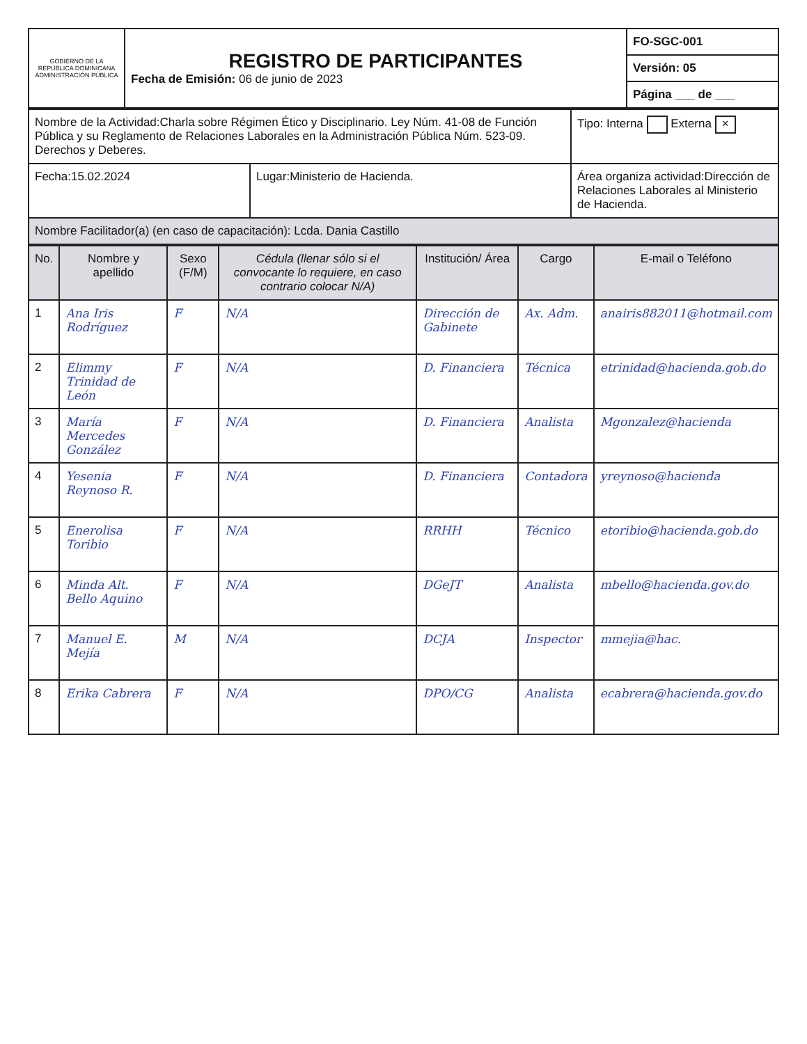| GOBIERNO DE LA REPÚBLICA DOMINICANA ADMINISTRACIÓN PÚBLICA | REGISTRO DE PARTICIPANTES Fecha de Emisión: 06 de junio de 2023 | FO-SGC-001 |
| | | Versión: 05 |
| | | Página ___ de ___ |
| Nombre de la Actividad:Charla sobre Régimen Ético y Disciplinario. Ley Núm. 41-08 de Función Pública y su Reglamento de Relaciones Laborales en la Administración Pública Núm. 523-09. Derechos y Deberes. | | Tipo: Interna Externa × |
| Fecha:15.02.2024 | Lugar:Ministerio de Hacienda. | Área organiza actividad:Dirección de Relaciones Laborales al Ministerio de Hacienda. |
| Nombre Facilitador(a) (en caso de capacitación): Lcda. Dania Castillo | | |
| No. | Nombre y apellido | Sexo (F/M) | Cédula (llenar sólo si el convocante lo requiere, en caso contrario colocar N/A) | Institución/ Área | Cargo | E-mail o Teléfono |
| --- | --- | --- | --- | --- | --- | --- |
| 1 | Ana Iris Rodríguez | F | N/A | Dirección de Gabinete | Ax. Adm. | anairis882011@hotmail.com |
| 2 | Elimmy Trinidad de León | F | N/A | D. Financiera | Técnica | etrinidad@hacienda.gob.do |
| 3 | María Mercedes González | F | N/A | D. Financiera | Analista | Mgonzalez@hacienda |
| 4 | Yesenia Reynoso R. | F | N/A | D. Financiera | Contadora | yreynoso@hacienda |
| 5 | Enerolisa Toribio | F | N/A | RRHH | Técnico | etoribio@hacienda.gob.do |
| 6 | Minda Alt. Bello Aquino | F | N/A | DGeJT | Analista | mbello@hacienda.gov.do |
| 7 | Manuel E. Mejía | M | N/A | DCJA | Inspector | mmejia@hac. |
| 8 | Erika Cabrera | F | N/A | DPO/CG | Analista | ecabrera@hacienda.gov.do |